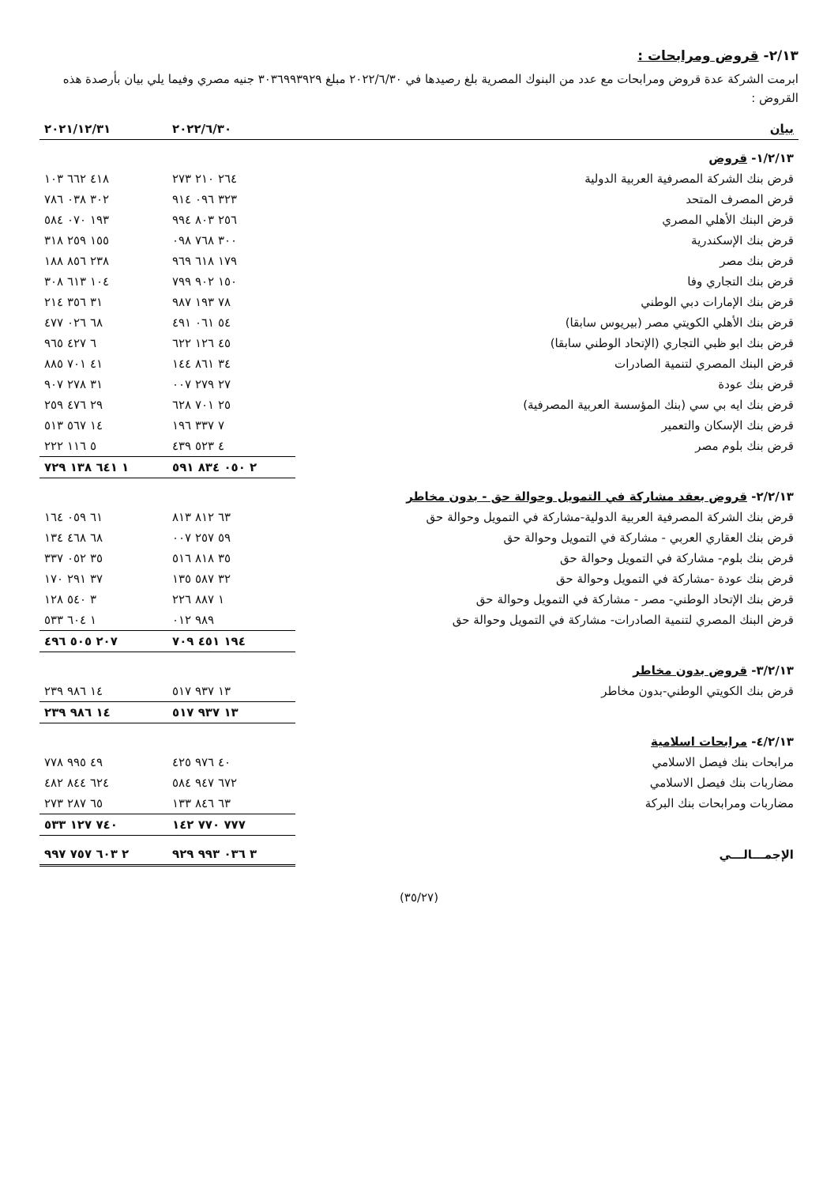٢/١٣- قروض ومرابحات :
ابرمت الشركة عدة قروض ومرابحات مع عدد من البنوك المصرية بلغ رصيدها في ٢٠٢٢/٦/٣٠ مبلغ ٣٠٣٦٩٩٣٩٢٩ جنيه مصري وفيما يلي بيان بأرصدة هذه القروض :
| بيان | ٢٠٢٢/٦/٣٠ | ٢٠٢١/١٢/٣١ |
| --- | --- | --- |
| ١/٢/١٣- قروض | | |
| قرض بنك الشركة المصرفية العربية الدولية | ٢٦٤ ٢١٠ ٢٧٣ | ٤١٨ ٦٦٢ ١٠٣ |
| قرض المصرف المتحد | ٣٢٣ ٠٩٦ ٩١٤ | ٣٠٢ ٠٣٨ ٧٨٦ |
| قرض البنك الأهلي المصري | ٢٥٦ ٨٠٣ ٩٩٤ | ١٩٣ ٠٧٠ ٥٨٤ |
| قرض بنك الإسكندرية | ٣٠٠ ٧٦٨ ٠٩٨ | ١٥٥ ٢٥٩ ٣١٨ |
| قرض بنك مصر | ١٧٩ ٦١٨ ٩٦٩ | ٢٣٨ ٨٥٦ ١٨٨ |
| قرض بنك التجاري وفا | ١٥٠ ٩٠٢ ٧٩٩ | ١٠٤ ٦١٣ ٣٠٨ |
| قرض بنك الإمارات دبي الوطني | ٧٨ ١٩٣ ٩٨٧ | ٣١ ٣٥٦ ٢١٤ |
| قرض بنك الأهلي الكويتي مصر (بيريوس سابقا) | ٥٤ ٠٦١ ٤٩١ | ٦٨ ٠٢٦ ٤٧٧ |
| قرض بنك ابو ظبي التجاري (الإتحاد الوطني سابقا) | ٤٥ ١٢٦ ٦٢٢ | ٦ ٤٢٧ ٩٦٥ |
| قرض البنك المصري لتنمية الصادرات | ٣٤ ٨٦١ ١٤٤ | ٤١ ٧٠١ ٨٨٥ |
| قرض بنك عودة | ٢٧ ٢٧٩ ٠٠٧ | ٣١ ٢٧٨ ٩٠٧ |
| قرض بنك ايه بي سي (بنك المؤسسة العربية المصرفية) | ٢٥ ٧٠١ ٦٢٨ | ٢٩ ٤٧٦ ٢٥٩ |
| قرض بنك الإسكان والتعمير | ٧ ٣٣٧ ١٩٦ | ١٤ ٥٦٧ ٥١٣ |
| قرض بنك بلوم مصر | ٤ ٥٢٣ ٤٣٩ | ٥ ١١٦ ٢٢٢ |
| | ٢ ٠٥٠ ٨٣٤ ٥٩١ | ١ ٦٤١ ١٣٨ ٧٢٩ |
| ٢/٢/١٣- قروض بعقد مشاركة في التمويل وحوالة حق - بدون مخاطر | | |
| قرض بنك الشركة المصرفية العربية الدولية-مشاركة في التمويل وحوالة حق | ٦٣ ٨١٢ ٨١٣ | ٦١ ٠٥٩ ١٦٤ |
| قرض بنك العقاري العربي - مشاركة في التمويل وحوالة حق | ٥٩ ٢٥٧ ٠٠٧ | ٦٨ ٤٦٨ ١٣٤ |
| قرض بنك بلوم- مشاركة في التمويل وحوالة حق | ٣٥ ٨١٨ ٥١٦ | ٣٥ ٠٥٢ ٣٣٧ |
| قرض بنك عودة -مشاركة في التمويل وحوالة حق | ٣٢ ٥٨٧ ١٣٥ | ٣٧ ٢٩١ ١٧٠ |
| قرض بنك الإتحاد الوطني- مصر - مشاركة في التمويل وحوالة حق | ١ ٨٨٧ ٢٢٦ | ٣ ٥٤٠ ١٢٨ |
| قرض البنك المصري لتنمية الصادرات- مشاركة في التمويل وحوالة حق | ٩٨٩ ٠١٢ | ١ ٦٠٤ ٥٣٣ |
| | ١٩٤ ٤٥١ ٧٠٩ | ٢٠٧ ٥٠٥ ٤٩٦ |
| ٣/٢/١٣- قروض بدون مخاطر | | |
| قرض بنك الكويتي الوطني-بدون مخاطر | ١٣ ٩٣٧ ٥١٧ | ١٤ ٩٨٦ ٢٣٩ |
| | ١٣ ٩٣٧ ٥١٧ | ١٤ ٩٨٦ ٢٣٩ |
| ٤/٢/١٣- مرابحات اسلامية | | |
| مرابحات بنك فيصل الاسلامي | ٤٠ ٩٧٦ ٤٢٥ | ٤٩ ٩٩٥ ٧٧٨ |
| مضاربات بنك فيصل الاسلامي | ٦٧٢ ٩٤٧ ٥٨٤ | ٦٢٤ ٨٤٤ ٤٨٢ |
| مضاربات ومرابحات بنك البركة | ٦٣ ٨٤٦ ١٣٣ | ٦٥ ٢٨٧ ٢٧٣ |
| | ٧٧٧ ٧٧٠ ١٤٢ | ٧٤٠ ١٢٧ ٥٣٣ |
| الإجمـــالـــي | ٣ ٠٣٦ ٩٩٣ ٩٢٩ | ٢ ٦٠٣ ٧٥٧ ٩٩٧ |
(٣٥/٢٧)